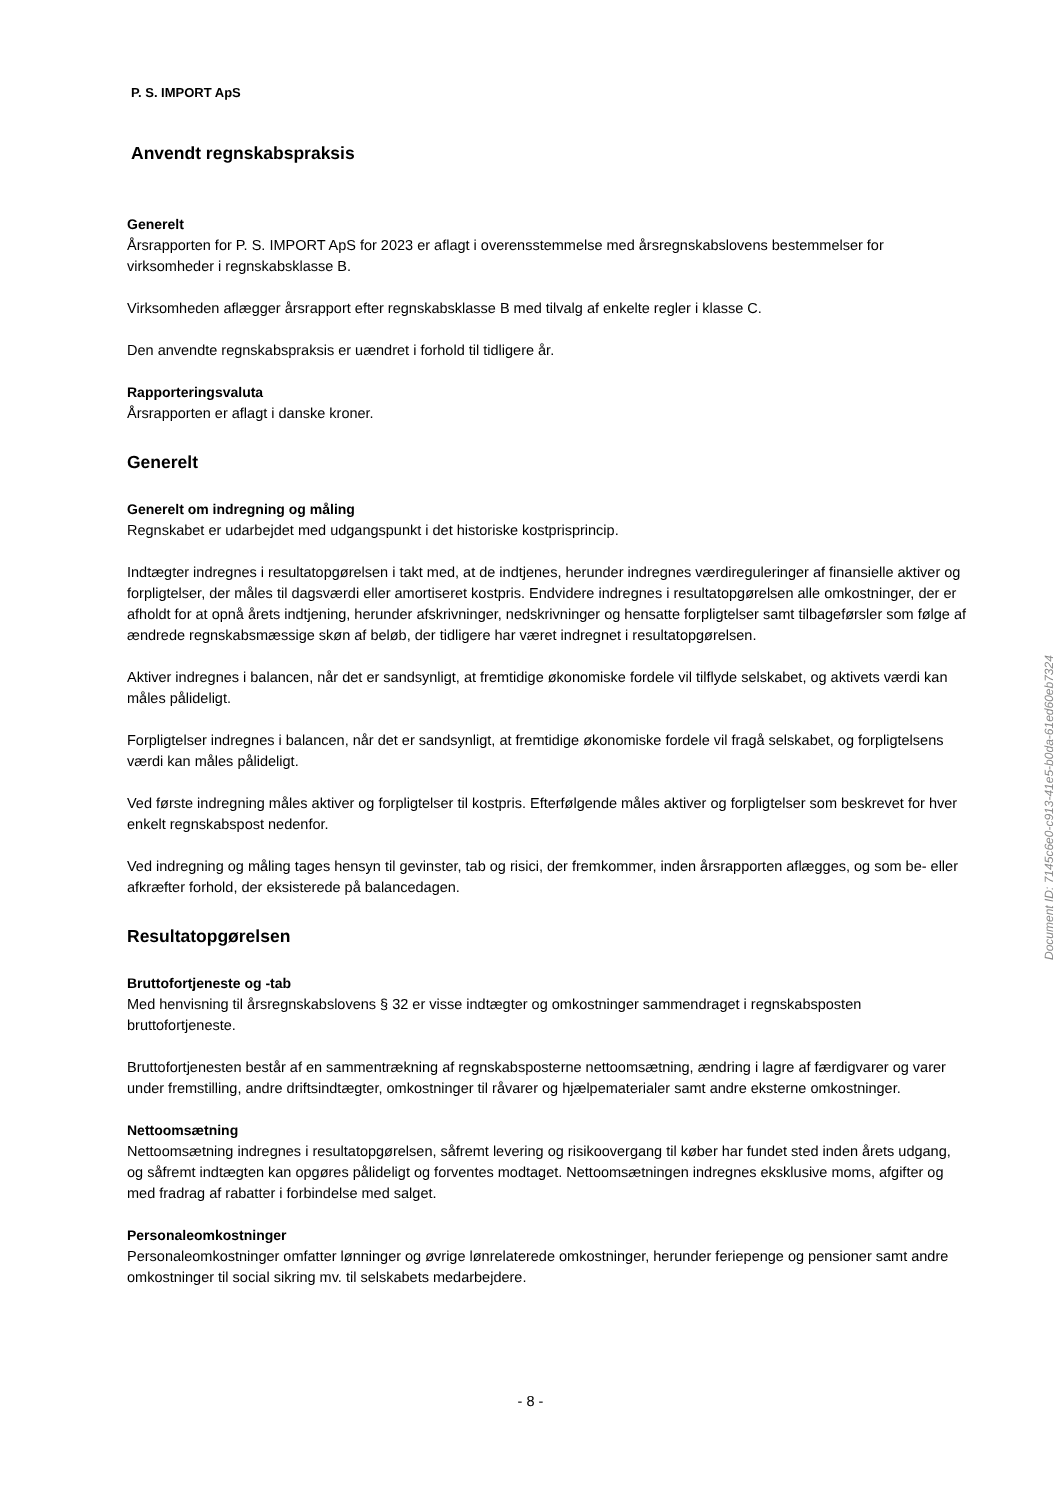P. S. IMPORT ApS
Anvendt regnskabspraksis
Generelt
Årsrapporten for P. S. IMPORT ApS for 2023 er aflagt i overensstemmelse med årsregnskabslovens bestemmelser for virksomheder i regnskabsklasse B.
Virksomheden aflægger årsrapport efter regnskabsklasse B med tilvalg af enkelte regler i klasse C.
Den anvendte regnskabspraksis er uændret i forhold til tidligere år.
Rapporteringsvaluta
Årsrapporten er aflagt i danske kroner.
Generelt
Generelt om indregning og måling
Regnskabet er udarbejdet med udgangspunkt i det historiske kostprisprincip.
Indtægter indregnes i resultatopgørelsen i takt med, at de indtjenes, herunder indregnes værdireguleringer af finansielle aktiver og forpligtelser, der måles til dagsværdi eller amortiseret kostpris. Endvidere indregnes i resultatopgørelsen alle omkostninger, der er afholdt for at opnå årets indtjening, herunder afskrivninger, nedskrivninger og hensatte forpligtelser samt tilbageførsler som følge af ændrede regnskabsmæssige skøn af beløb, der tidligere har været indregnet i resultatopgørelsen.
Aktiver indregnes i balancen, når det er sandsynligt, at fremtidige økonomiske fordele vil tilflyde selskabet, og aktivets værdi kan måles pålideligt.
Forpligtelser indregnes i balancen, når det er sandsynligt, at fremtidige økonomiske fordele vil fragå selskabet, og forpligtelsens værdi kan måles pålideligt.
Ved første indregning måles aktiver og forpligtelser til kostpris. Efterfølgende måles aktiver og forpligtelser som beskrevet for hver enkelt regnskabspost nedenfor.
Ved indregning og måling tages hensyn til gevinster, tab og risici, der fremkommer, inden årsrapporten aflægges, og som be- eller afkræfter forhold, der eksisterede på balancedagen.
Resultatopgørelsen
Bruttofortjeneste og -tab
Med henvisning til årsregnskabslovens § 32 er visse indtægter og omkostninger sammendraget i regnskabsposten bruttofortjeneste.
Bruttofortjenesten består af en sammentrækning af regnskabsposterne nettoomsætning, ændring i lagre af færdigvarer og varer under fremstilling, andre driftsindtægter, omkostninger til råvarer og hjælpematerialer samt andre eksterne omkostninger.
Nettoomsætning
Nettoomsætning indregnes i resultatopgørelsen, såfremt levering og risikoovergang til køber har fundet sted inden årets udgang, og såfremt indtægten kan opgøres pålideligt og forventes modtaget. Nettoomsætningen indregnes eksklusive moms, afgifter og med fradrag af rabatter i forbindelse med salget.
Personaleomkostninger
Personaleomkostninger omfatter lønninger og øvrige lønrelaterede omkostninger, herunder feriepenge og pensioner samt andre omkostninger til social sikring mv. til selskabets medarbejdere.
- 8 -
Document ID: 7145c6e0-c913-41e5-b0da-61ed60eb7324